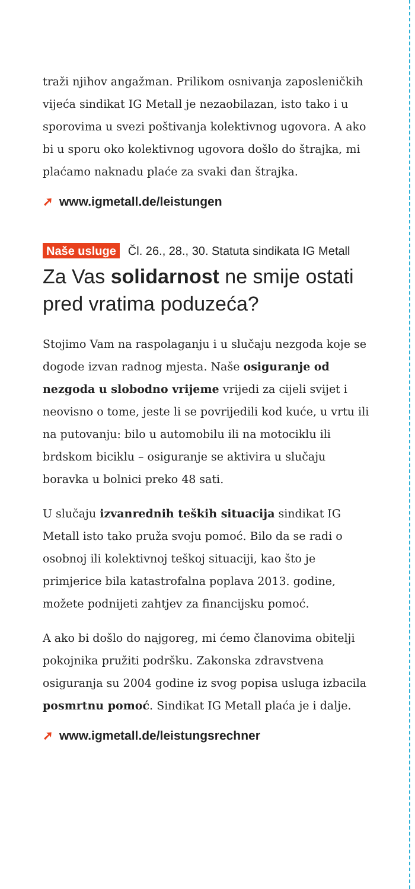traži njihov angažman. Prilikom osnivanja zaposlenič­kih vijeća sindikat IG Metall je nezaobilazan, isto tako i u sporovima u svezi poštivanja kolektivnog ugovora. A ako bi u sporu oko kolektivnog ugovora došlo do štrajka, mi plaćamo naknadu plaće za svaki dan štrajka.
➚ www.igmetall.de/leistungen
Naše usluge Čl. 26., 28., 30. Statuta sindikata IG Metall
Za Vas solidarnost ne smije ostati pred vratima poduzeća?
Stojimo Vam na raspolaganju i u slučaju nezgoda koje se dogode izvan radnog mjesta. Naše osiguranje od nezgoda u slobodno vrijeme vrijedi za cijeli svijet i neovisno o tome, jeste li se povrijedili kod kuće, u vrtu ili na putovanju: bilo u automobilu ili na motociklu ili brdskom biciklu – osiguranje se aktivira u slučaju boravka u bolnici preko 48 sati.
U slučaju izvanrednih teških situacija sindikat IG Metall isto tako pruža svoju pomoć. Bilo da se radi o osobnoj ili kolektivnoj teškoj situaciji, kao što je primjerice bila katastrofalna poplava 2013. godine, možete podnijeti zahtjev za financijsku pomoć.
A ako bi došlo do najgoreg, mi ćemo članovima obitelji pokojnika pružiti podršku. Zakonska zdravstvena osiguranja su 2004 godine iz svog popisa usluga izbacila posmrtnu pomoć. Sindikat IG Metall plaća je i dalje.
➚ www.igmetall.de/leistungsrechner